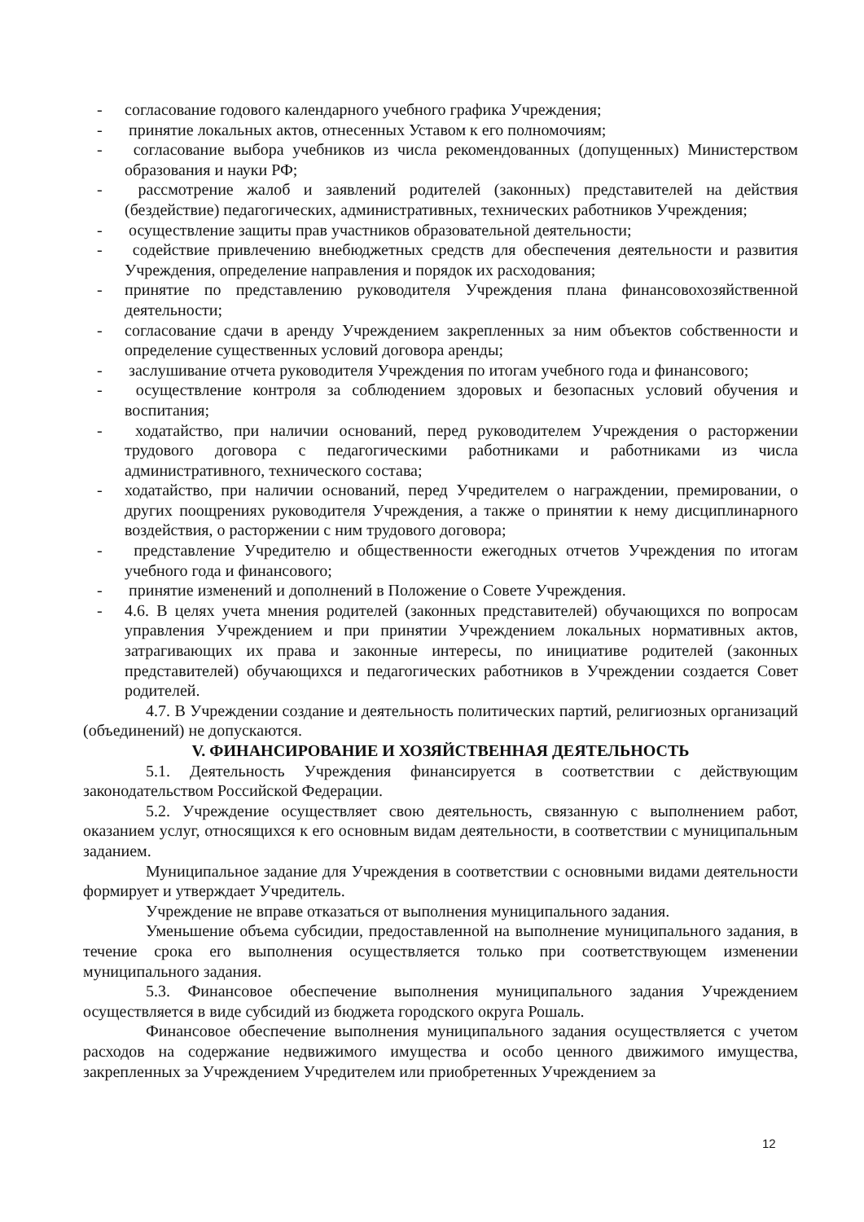- согласование годового календарного учебного графика Учреждения;
- принятие локальных актов, отнесенных Уставом к его полномочиям;
- согласование выбора учебников из числа рекомендованных (допущенных) Министерством образования и науки РФ;
- рассмотрение жалоб и заявлений родителей (законных) представителей на действия (бездействие) педагогических, административных, технических работников Учреждения;
- осуществление защиты прав участников образовательной деятельности;
- содействие привлечению внебюджетных средств для обеспечения деятельности и развития Учреждения, определение направления и порядок их расходования;
- принятие по представлению руководителя Учреждения плана финансовохозяйственной деятельности;
- согласование сдачи в аренду Учреждением закрепленных за ним объектов собственности и определение существенных условий договора аренды;
- заслушивание отчета руководителя Учреждения по итогам учебного года и финансового;
- осуществление контроля за соблюдением здоровых и безопасных условий обучения и воспитания;
- ходатайство, при наличии оснований, перед руководителем Учреждения о расторжении трудового договора с педагогическими работниками и работниками из числа административного, технического состава;
- ходатайство, при наличии оснований, перед Учредителем о награждении, премировании, о других поощрениях руководителя Учреждения, а также о принятии к нему дисциплинарного воздействия, о расторжении с ним трудового договора;
- представление Учредителю и общественности ежегодных отчетов Учреждения по итогам учебного года и финансового;
- принятие изменений и дополнений в Положение о Совете Учреждения.
- 4.6. В целях учета мнения родителей (законных представителей) обучающихся по вопросам управления Учреждением и при принятии Учреждением локальных нормативных актов, затрагивающих их права и законные интересы, по инициативе родителей (законных представителей) обучающихся и педагогических работников в Учреждении создается Совет родителей.
4.7. В Учреждении создание и деятельность политических партий, религиозных организаций (объединений) не допускаются.
V. ФИНАНСИРОВАНИЕ И ХОЗЯЙСТВЕННАЯ ДЕЯТЕЛЬНОСТЬ
5.1. Деятельность Учреждения финансируется в соответствии с действующим законодательством Российской Федерации.
5.2. Учреждение осуществляет свою деятельность, связанную с выполнением работ, оказанием услуг, относящихся к его основным видам деятельности, в соответствии с муниципальным заданием.
Муниципальное задание для Учреждения в соответствии с основными видами деятельности формирует и утверждает Учредитель.
Учреждение не вправе отказаться от выполнения муниципального задания.
Уменьшение объема субсидии, предоставленной на выполнение муниципального задания, в течение срока его выполнения осуществляется только при соответствующем изменении муниципального задания.
5.3. Финансовое обеспечение выполнения муниципального задания Учреждением осуществляется в виде субсидий из бюджета городского округа Рошаль.
Финансовое обеспечение выполнения муниципального задания осуществляется с учетом расходов на содержание недвижимого имущества и особо ценного движимого имущества, закрепленных за Учреждением Учредителем или приобретенных Учреждением за
12